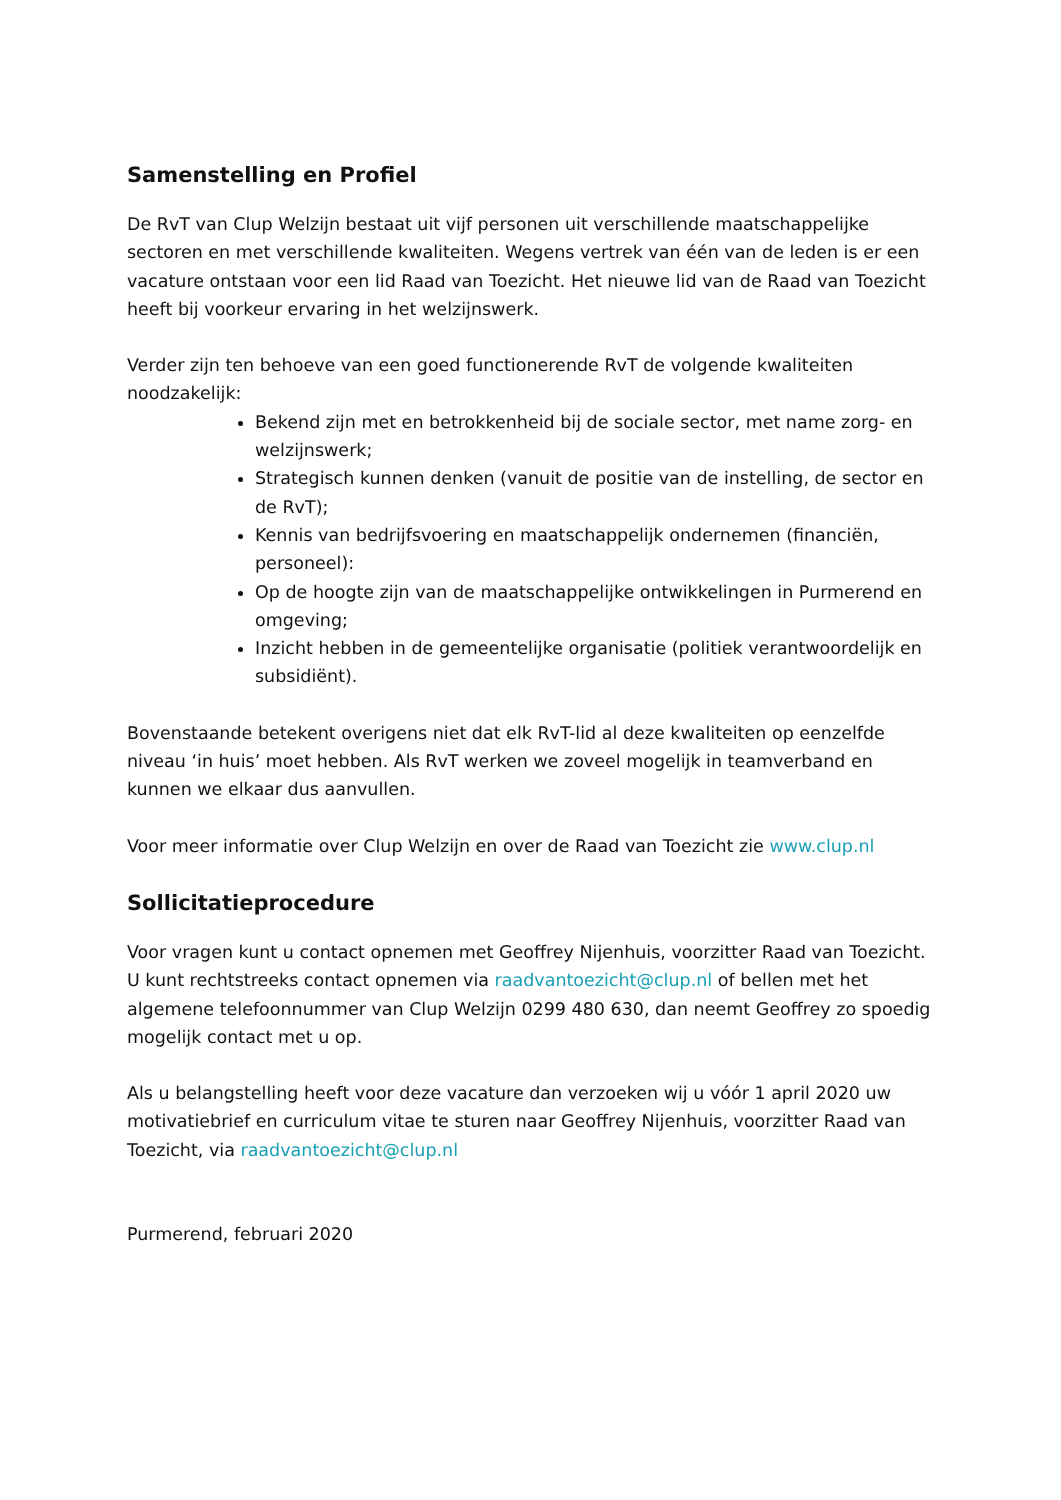Samenstelling en Profiel
De RvT van Clup Welzijn bestaat uit vijf personen uit verschillende maatschappelijke sectoren en met verschillende kwaliteiten. Wegens vertrek van één van de leden is er een vacature ontstaan voor een lid Raad van Toezicht. Het nieuwe lid van de Raad van Toezicht heeft bij voorkeur ervaring in het welzijnswerk.
Verder zijn ten behoeve van een goed functionerende RvT de volgende kwaliteiten noodzakelijk:
Bekend zijn met en betrokkenheid bij de sociale sector, met name zorg- en welzijnswerk;
Strategisch kunnen denken (vanuit de positie van de instelling, de sector en de RvT);
Kennis van bedrijfsvoering en maatschappelijk ondernemen (financiën, personeel):
Op de hoogte zijn van de maatschappelijke ontwikkelingen in Purmerend en omgeving;
Inzicht hebben in de gemeentelijke organisatie (politiek verantwoordelijk en subsidiënt).
Bovenstaande betekent overigens niet dat elk RvT-lid al deze kwaliteiten op eenzelfde niveau ‘in huis’ moet hebben. Als RvT werken we zoveel mogelijk in teamverband en kunnen we elkaar dus aanvullen.
Voor meer informatie over Clup Welzijn en over de Raad van Toezicht zie www.clup.nl
Sollicitatieprocedure
Voor vragen kunt u contact opnemen met Geoffrey Nijenhuis, voorzitter Raad van Toezicht. U kunt rechtstreeks contact opnemen via raadvantoezicht@clup.nl of bellen met het algemene telefoonnummer van Clup Welzijn 0299 480 630, dan neemt Geoffrey zo spoedig mogelijk contact met u op.
Als u belangstelling heeft voor deze vacature dan verzoeken wij u vóór 1 april 2020 uw motivatiebrief en curriculum vitae te sturen naar Geoffrey Nijenhuis, voorzitter Raad van Toezicht, via raadvantoezicht@clup.nl
Purmerend, februari 2020